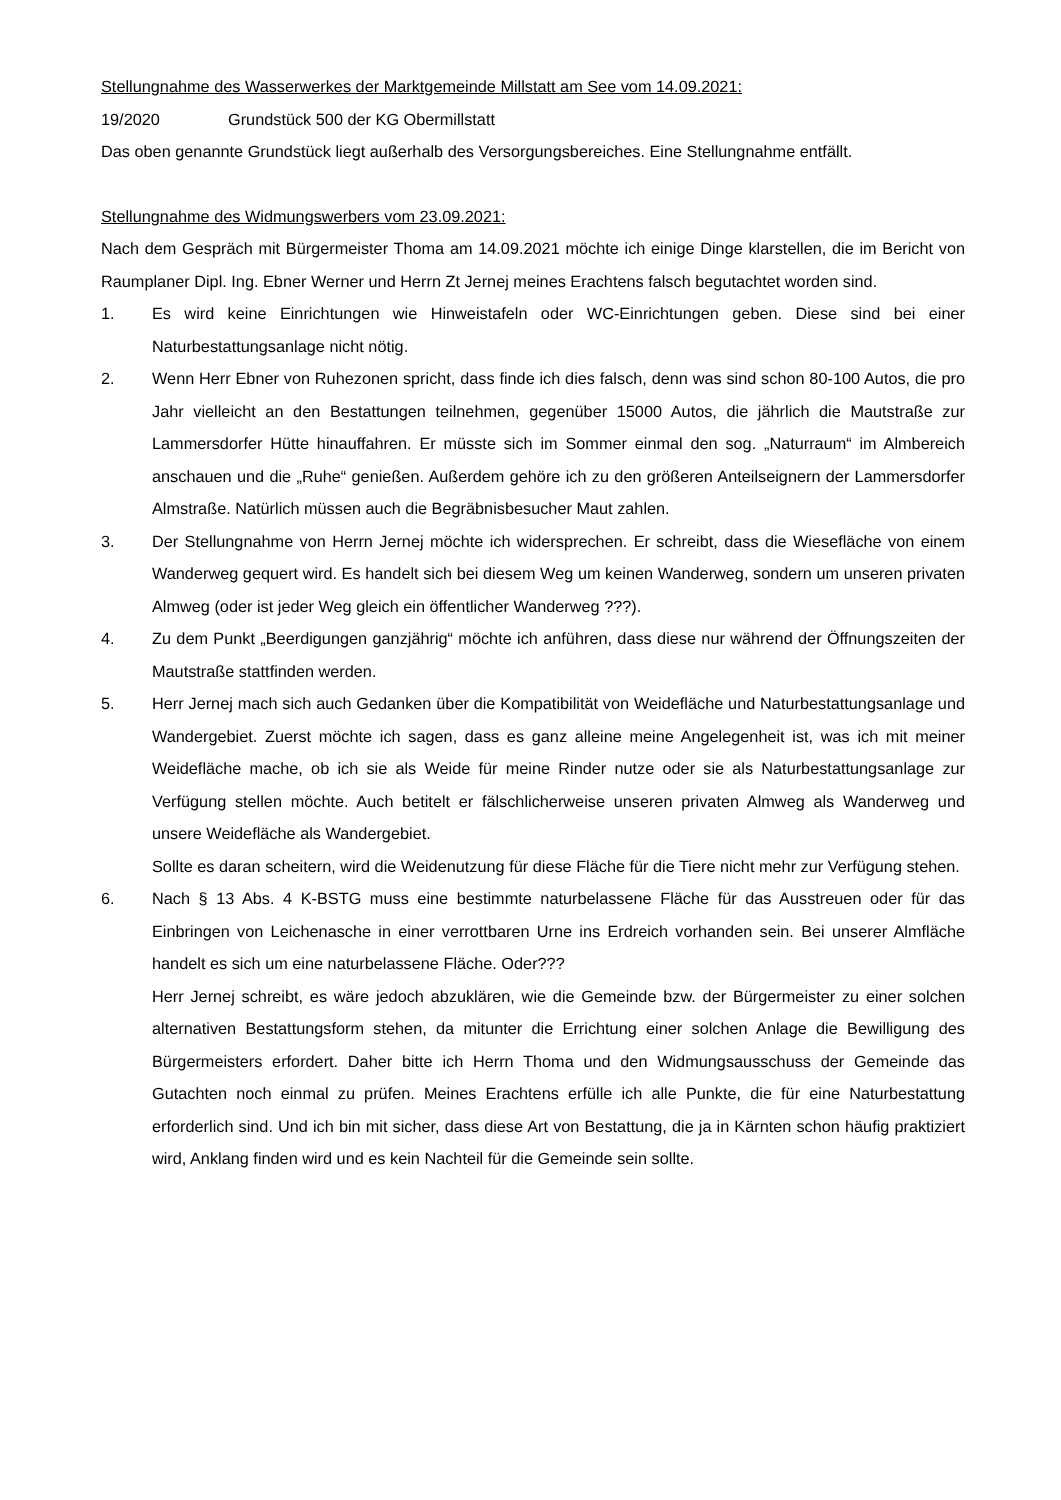Stellungnahme des Wasserwerkes der Marktgemeinde Millstatt am See vom 14.09.2021:
19/2020 Grundstück 500 der KG Obermillstatt
Das oben genannte Grundstück liegt außerhalb des Versorgungsbereiches. Eine Stellungnahme entfällt.
Stellungnahme des Widmungswerbers vom 23.09.2021:
Nach dem Gespräch mit Bürgermeister Thoma am 14.09.2021 möchte ich einige Dinge klarstellen, die im Bericht von Raumplaner Dipl. Ing. Ebner Werner und Herrn Zt Jernej meines Erachtens falsch begutachtet worden sind.
1. Es wird keine Einrichtungen wie Hinweistafeln oder WC-Einrichtungen geben. Diese sind bei einer Naturbestattungsanlage nicht nötig.
2. Wenn Herr Ebner von Ruhezonen spricht, dass finde ich dies falsch, denn was sind schon 80-100 Autos, die pro Jahr vielleicht an den Bestattungen teilnehmen, gegenüber 15000 Autos, die jährlich die Mautstraße zur Lammersdorfer Hütte hinauffahren. Er müsste sich im Sommer einmal den sog. „Naturraum“ im Almbereich anschauen und die „Ruhe“ genießen. Außerdem gehöre ich zu den größeren Anteilseignern der Lammersdorfer Almstraße. Natürlich müssen auch die Begräbnisbesucher Maut zahlen.
3. Der Stellungnahme von Herrn Jernej möchte ich widersprechen. Er schreibt, dass die Wiesefläche von einem Wanderweg gequert wird. Es handelt sich bei diesem Weg um keinen Wanderweg, sondern um unseren privaten Almweg (oder ist jeder Weg gleich ein öffentlicher Wanderweg ???).
4. Zu dem Punkt „Beerdigungen ganzjährig“ möchte ich anführen, dass diese nur während der Öffnungszeiten der Mautstraße stattfinden werden.
5. Herr Jernej mach sich auch Gedanken über die Kompatibilität von Weidefläche und Naturbestattungsanlage und Wandergebiet. Zuerst möchte ich sagen, dass es ganz alleine meine Angelegenheit ist, was ich mit meiner Weidefläche mache, ob ich sie als Weide für meine Rinder nutze oder sie als Naturbestattungsanlage zur Verfügung stellen möchte. Auch betitelt er fälschlicherweise unseren privaten Almweg als Wanderweg und unsere Weidefläche als Wandergebiet.
Sollte es daran scheitern, wird die Weidenutzung für diese Fläche für die Tiere nicht mehr zur Verfügung stehen.
6. Nach § 13 Abs. 4 K-BSTG muss eine bestimmte naturbelassene Fläche für das Ausstreuen oder für das Einbringen von Leichenasche in einer verrottbaren Urne ins Erdreich vorhanden sein. Bei unserer Almfläche handelt es sich um eine naturbelassene Fläche. Oder???
Herr Jernej schreibt, es wäre jedoch abzuklären, wie die Gemeinde bzw. der Bürgermeister zu einer solchen alternativen Bestattungsform stehen, da mitunter die Errichtung einer solchen Anlage die Bewilligung des Bürgermeisters erfordert. Daher bitte ich Herrn Thoma und den Widmungsausschuss der Gemeinde das Gutachten noch einmal zu prüfen. Meines Erachtens erfülle ich alle Punkte, die für eine Naturbestattung erforderlich sind. Und ich bin mit sicher, dass diese Art von Bestattung, die ja in Kärnten schon häufig praktiziert wird, Anklang finden wird und es kein Nachteil für die Gemeinde sein sollte.